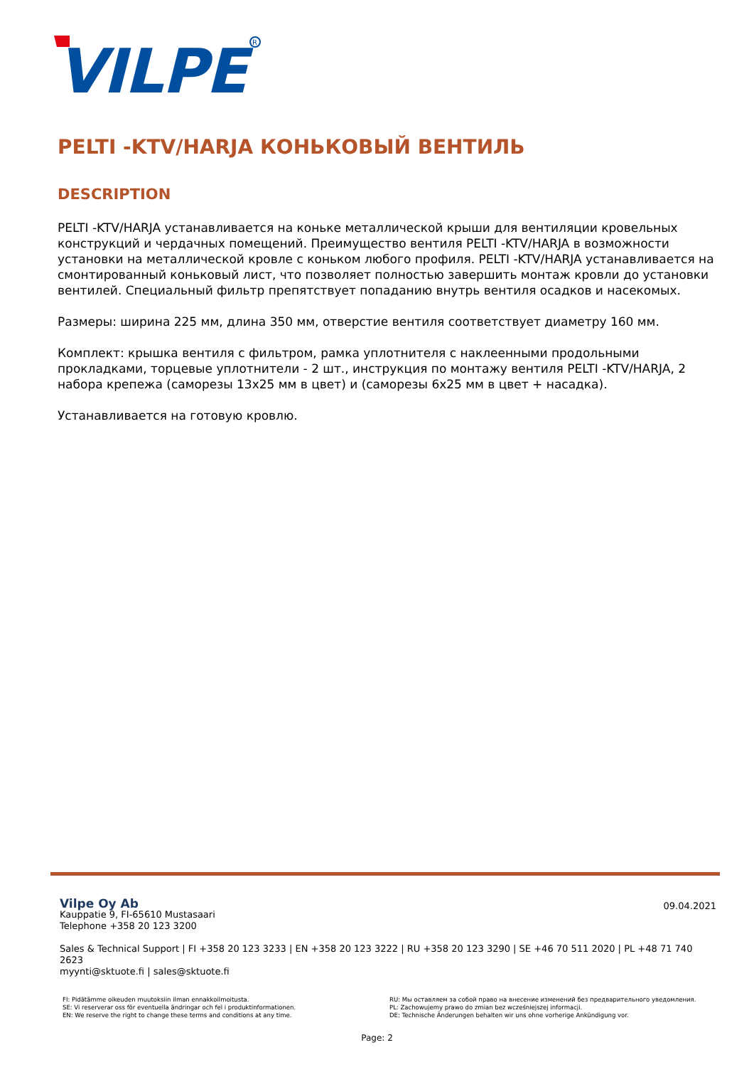VILPE
R
PELTI -KTV/HARJA КОНЬКОВЫЙ ВЕНТИЛЬ
DESCRIPTION
PELTI -KTV/HARJA устанавливается на коньке металлической крыши для вентиляции кровельных конструкций и чердачных помещений. Преимущество вентиля PELTI -KTV/HARJA в возможности установки на металлической кровле с коньком любого профиля. PELTI -KTV/HARJA устанавливается на смонтированный коньковый лист, что позволяет полностью завершить монтаж кровли до установки вентилей. Специальный фильтр препятствует попаданию внутрь вентиля осадков и насекомых.
Размеры: ширина 225 мм, длина 350 мм, отверстие вентиля соответствует диаметру 160 мм.
Комплект: крышка вентиля с фильтром, рамка уплотнителя с наклеенными продольными прокладками, торцевые уплотнители - 2 шт., инструкция по монтажу вентиля PELTI -KTV/HARJA, 2 набора крепежа (саморезы 13x25 мм в цвет) и (саморезы 6x25 мм в цвет + насадка).
Устанавливается на готовую кровлю.
09.04.2021
Vilpe Oy Ab
Kauppatie 9, FI-65610 Mustasaari
Telephone +358 20 123 3200
Sales & Technical Support | FI +358 20 123 3233 | EN +358 20 123 3222 | RU +358 20 123 3290 | SE +46 70 511 2020 | PL +48 71 740 2623
myynti@sktuote.fi | sales@sktuote.fi
FI: Pidätämme oikeuden muutoksiin ilman ennakkoilmoitusta.
SE: Vi reserverar oss för eventuella ändringar och fel i produktinformationen.
EN: We reserve the right to change these terms and conditions at any time.
RU: Мы оставляем за собой право на внесение изменений без предварительного уведомления.
PL: Zachowujemy prawo do zmian bez wcześniejszej informacji.
DE: Technische Änderungen behalten wir uns ohne vorherige Ankündigung vor.
Page: 2